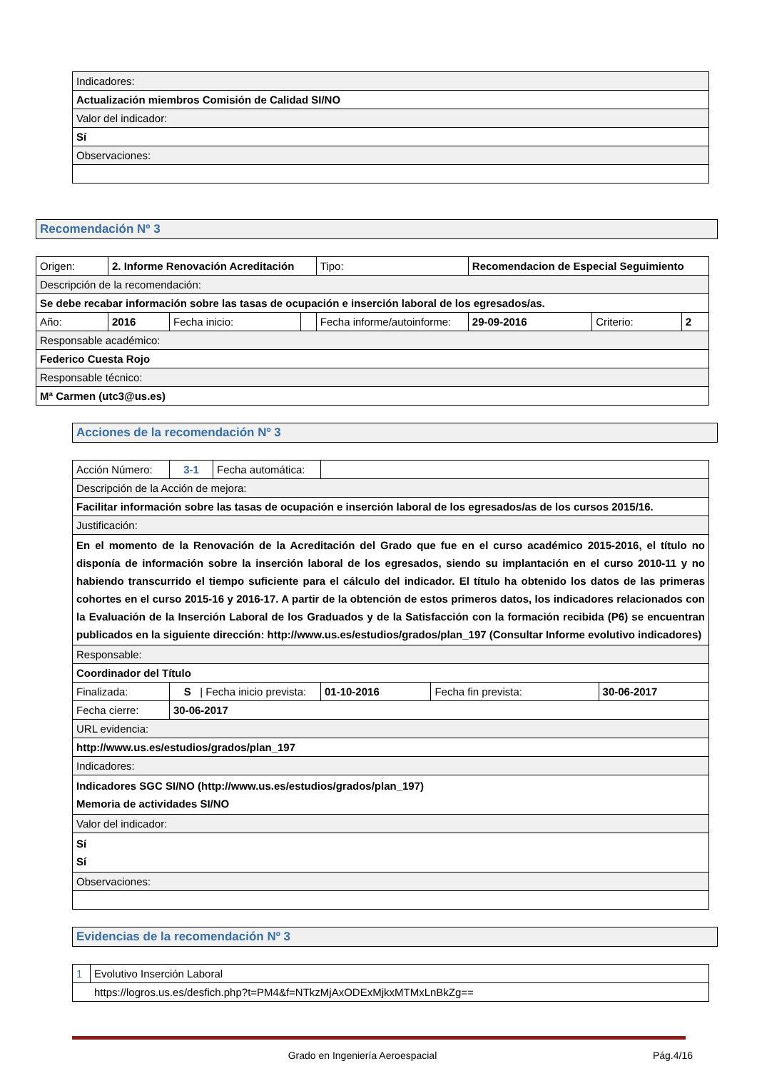| Indicadores: |
| Actualización miembros Comisión de Calidad SI/NO |
| Valor del indicador: |
| Sí |
| Observaciones: |
Recomendación Nº 3
| Origen: | 2. Informe Renovación Acreditación | | | Tipo: | Recomendacion de Especial Seguimiento | | |
| Descripción de la recomendación: | | | | | | | |
| Se debe recabar información sobre las tasas de ocupación e inserción laboral de los egresados/as. | | | | | | | |
| Año: | 2016 | Fecha inicio: | | Fecha informe/autoinforme: | 29-09-2016 | Criterio: | 2 |
| Responsable académico: | | | | | | | |
| Federico Cuesta Rojo | | | | | | | |
| Responsable técnico: | | | | | | | |
| Mª Carmen (utc3@us.es) | | | | | | | |
Acciones de la recomendación Nº 3
| Acción Número: | 3-1 | Fecha automática: | | | |
| Descripción de la Acción de mejora: | | | | | |
| Facilitar información sobre las tasas de ocupación e inserción laboral de los egresados/as de los cursos 2015/16. | | | | | |
| Justificación: | | | | | |
| En el momento de la Renovación de la Acreditación del Grado que fue en el curso académico 2015-2016, el título no disponía de información sobre la inserción laboral de los egresados, siendo su implantación en el curso 2010-11 y no habiendo transcurrido el tiempo suficiente para el cálculo del indicador. El título ha obtenido los datos de las primeras cohortes en el curso 2015-16 y 2016-17. A partir de la obtención de estos primeros datos, los indicadores relacionados con la Evaluación de la Inserción Laboral de los Graduados y de la Satisfacción con la formación recibida (P6) se encuentran publicados en la siguiente dirección: http://www.us.es/estudios/grados/plan_197 (Consultar Informe evolutivo indicadores) | | | | | |
| Responsable: | | | | | |
| Coordinador del Título | | | | | |
| Finalizada: | S / Fecha inicio prevista: | | 01-10-2016 | Fecha fin prevista: | 30-06-2017 |
| Fecha cierre: | 30-06-2017 | | | | |
| URL evidencia: | | | | | |
| http://www.us.es/estudios/grados/plan_197 | | | | | |
| Indicadores: | | | | | |
| Indicadores SGC SI/NO (http://www.us.es/estudios/grados/plan_197) Memoria de actividades SI/NO | | | | | |
| Valor del indicador: | | | | | |
| Sí Sí | | | | | |
| Observaciones: | | | | | |
Evidencias de la recomendación Nº 3
| 1 | Evolutivo Inserción Laboral |
| https://logros.us.es/desfich.php?t=PM4&f=NTkzMjAxODExMjkxMTMxLnBkZg== | |
Grado en Ingeniería Aeroespacial Pág.4/16